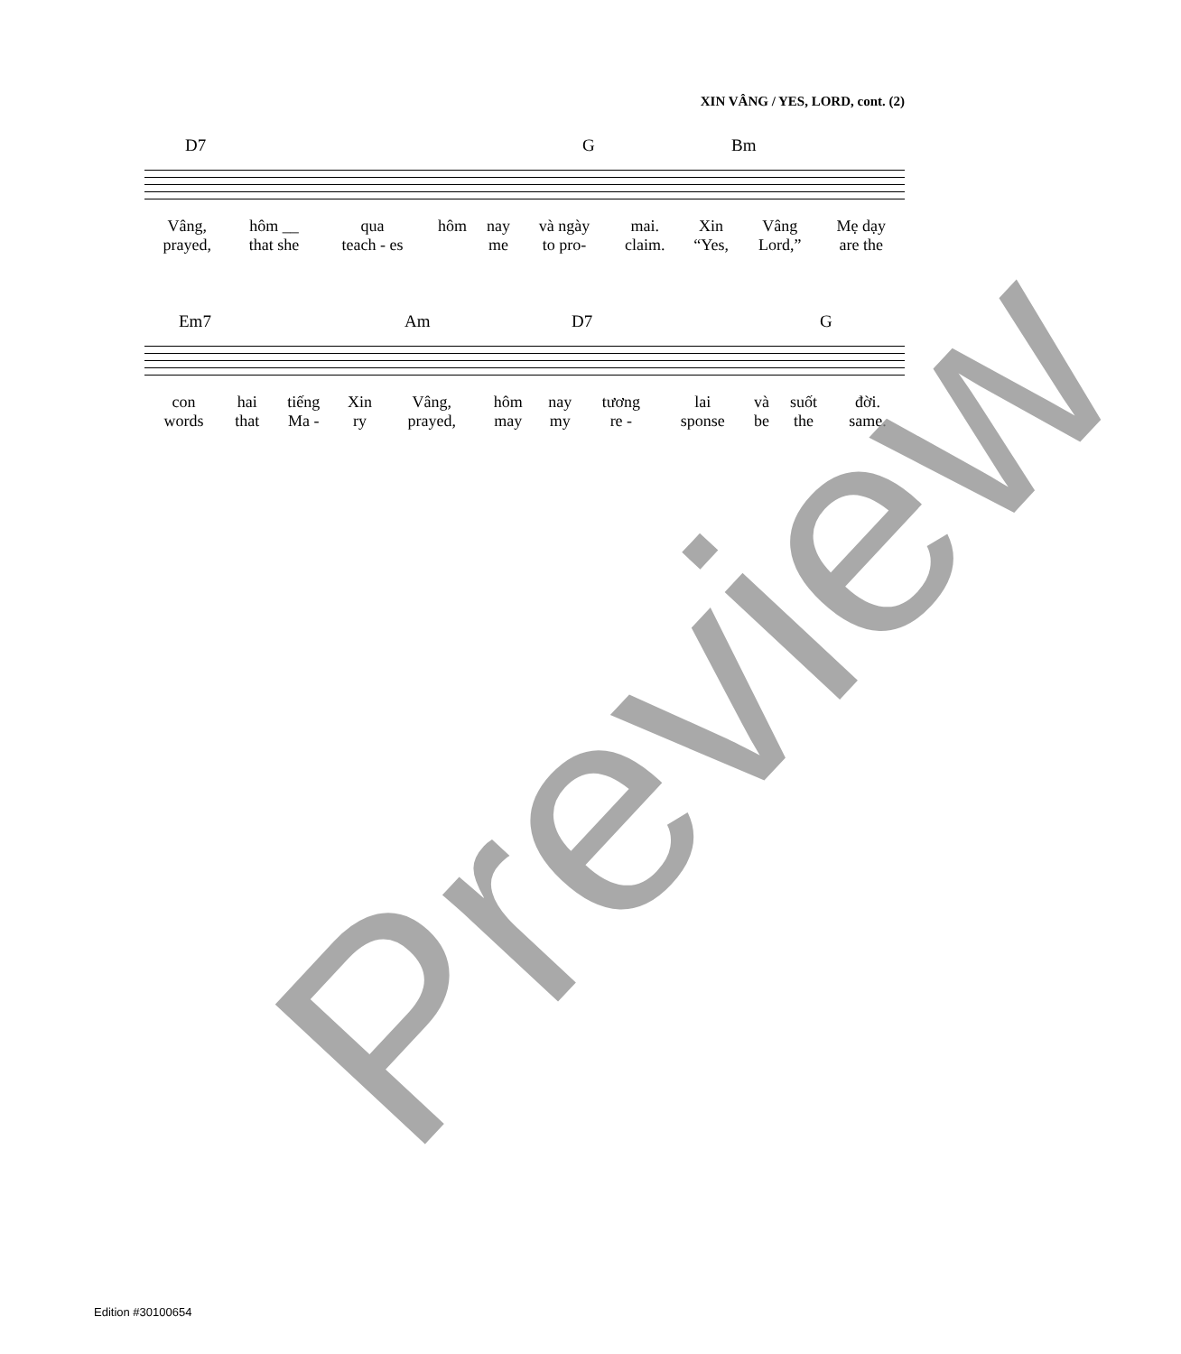XIN VÂNG / YES, LORD, cont. (2)
| D7 | G | Bm |
| Vâng, | hôm __ | qua | hôm | nay | và ngày | mai. | Xin | Vâng | Mẹ dạy |
| prayed, | that she | teach - es | | me | to pro- | claim. | “Yes, | Lord,” | are the |
| Em7 | Am | D7 | G |
| con | hai | tiếng | Xin | Vâng, | hôm | nay | tương | lai | và | suốt | đời. |
| words | that | Ma - | ry | prayed, | may | my | re - | sponse | be | the | same. |
Preview
Edition #30100654